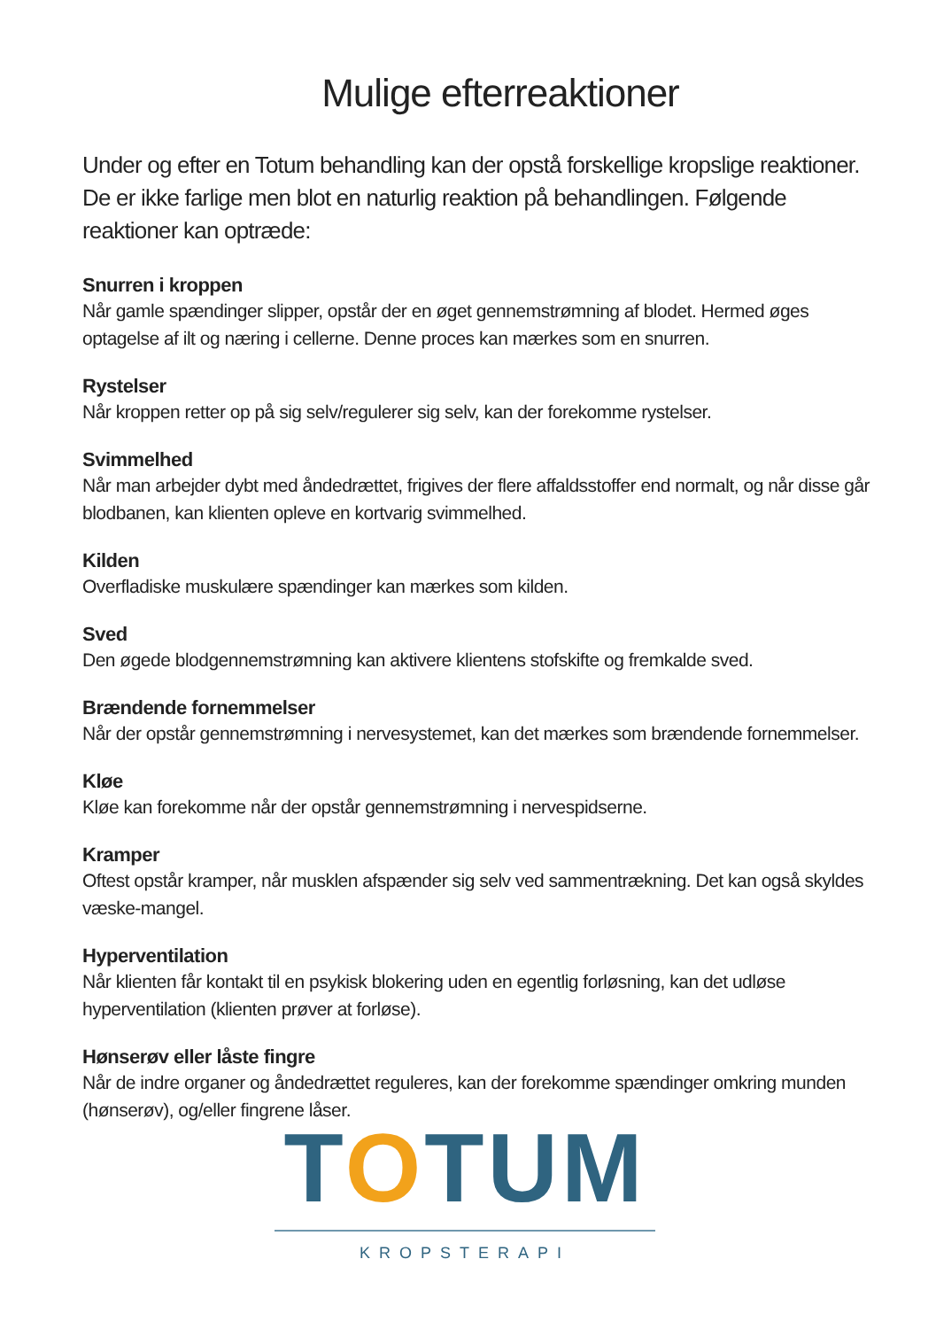Mulige efterreaktioner
Under og efter en Totum behandling kan der opstå forskellige kropslige reaktioner. De er ikke farlige men blot en naturlig reaktion på behandlingen. Følgende reaktioner kan optræde:
Snurren i kroppen
Når gamle spændinger slipper, opstår der en øget gennemstrømning af blodet. Hermed øges optagelse af ilt og næring i cellerne. Denne proces kan mærkes som en snurren.
Rystelser
Når kroppen retter op på sig selv/regulerer sig selv, kan der forekomme rystelser.
Svimmelhed
Når man arbejder dybt med åndedrættet, frigives der flere affaldsstoffer end normalt, og når disse går blodbanen, kan klienten opleve en kortvarig svimmelhed.
Kilden
Overfladiske muskulære spændinger kan mærkes som kilden.
Sved
Den øgede blodgennemstrømning kan aktivere klientens stofskifte og fremkalde sved.
Brændende fornemmelser
Når der opstår gennemstrømning i nervesystemet, kan det mærkes som brændende fornemmelser.
Kløe
Kløe kan forekomme når der opstår gennemstrømning i nervespidserne.
Kramper
Oftest opstår kramper, når musklen afspænder sig selv ved sammentrækning. Det kan også skyldes væske-mangel.
Hyperventilation
Når klienten får kontakt til en psykisk blokering uden en egentlig forløsning, kan det udløse hyperventilation (klienten prøver at forløse).
Hønserøv eller låste fingre
Når de indre organer og åndedrættet reguleres, kan der forekomme spændinger omkring munden (hønserøv), og/eller fingrene låser.
TOTUM
KROPSTERAPI